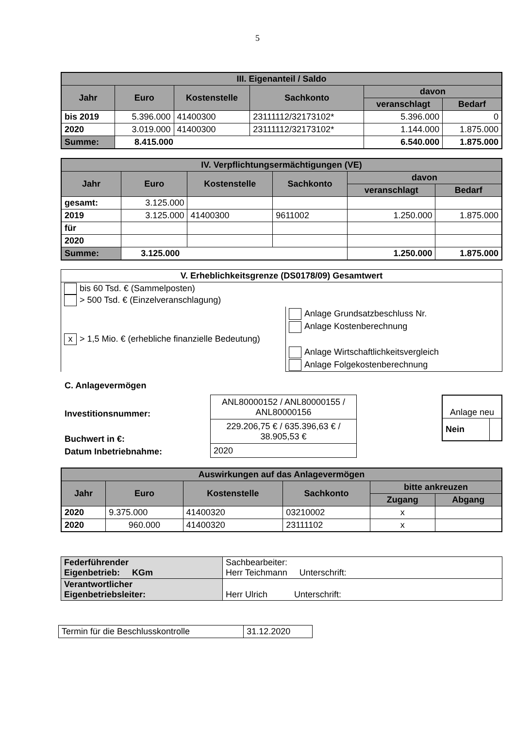5
| III. Eigenanteil / Saldo | | | | | |
| --- | --- | --- | --- | --- | --- |
| Jahr | Euro | Kostenstelle | Sachkonto | davon | |
| | | | | veranschlagt | Bedarf |
| bis 2019 | 5.396.000 | 41400300 | 23111112/32173102* | 5.396.000 | 0 |
| 2020 | 3.019.000 | 41400300 | 23111112/32173102* | 1.144.000 | 1.875.000 |
| Summe: | 8.415.000 | | | 6.540.000 | 1.875.000 |
| IV. Verpflichtungsermächtigungen (VE) | | | | | |
| --- | --- | --- | --- | --- | --- |
| Jahr | Euro | Kostenstelle | Sachkonto | davon | |
| | | | | veranschlagt | Bedarf |
| gesamt: | 3.125.000 | | | | |
| 2019 | 3.125.000 | 41400300 | 9611002 | 1.250.000 | 1.875.000 |
| für | | | | | |
| 2020 | | | | | |
| Summe: | 3.125.000 | | | 1.250.000 | 1.875.000 |
| V. Erheblichkeitsgrenze (DS0178/09) Gesamtwert | |
| --- | --- |
| bis 60 Tsd. € (Sammelposten) > 500 Tsd. € (Einzelveranschlagung) | |
| x > 1,5 Mio. € (erhebliche finanzielle Bedeutung) | Anlage Grundsatzbeschluss Nr. Anlage Kostenberechnung Anlage Wirtschaftlichkeitsvergleich Anlage Folgekostenberechnung |
C. Anlagevermögen
Investitionsnummer:
Buchwert in €:
Datum Inbetriebnahme:
| ANL80000152 / ANL80000155 / ANL80000156 |
| 229.206,75 € / 635.396,63 € / 38.905,53 € |
| 2020 |
| Anlage neu | |
| Nein | |
| Auswirkungen auf das Anlagevermögen | | | | | |
| --- | --- | --- | --- | --- | --- |
| Jahr | Euro | Kostenstelle | Sachkonto | bitte ankreuzen | |
| | | | | Zugang | Abgang |
| 2020 | 9.375.000 | 41400320 | 03210002 | x | |
| 2020 | 960.000 | 41400320 | 23111102 | x | |
| Federführender Eigenbetrieb: KGm | Sachbearbeiter: Herr Teichmann Unterschrift: |
| Verantwortlicher Eigenbetriebsleiter: | Herr Ulrich Unterschrift: |
| Termin für die Beschlusskontrolle | 31.12.2020 |